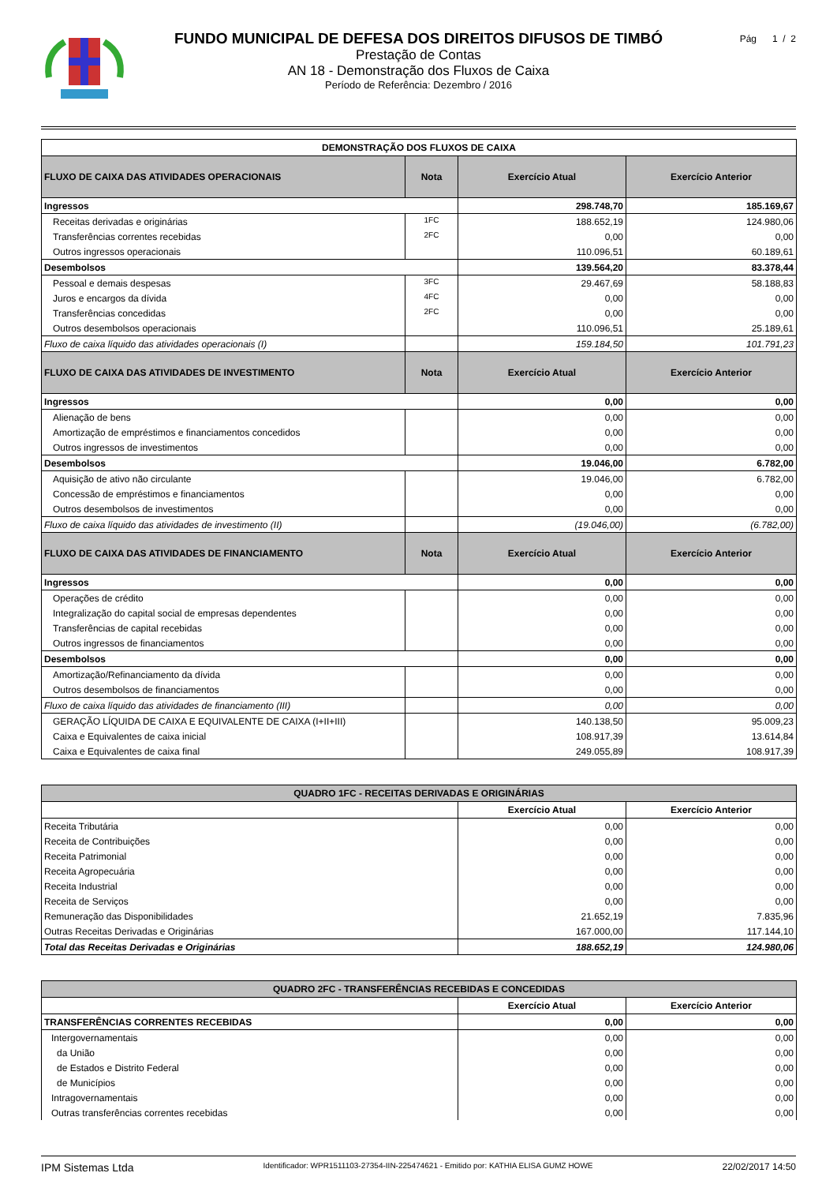FUNDO MUNICIPAL DE DEFESA DOS DIREITOS DIFUSOS DE TIMBÓ
Prestação de Contas
AN 18 - Demonstração dos Fluxos de Caixa
Período de Referência: Dezembro / 2016
Pág 1 / 2
| DEMONSTRAÇÃO DOS FLUXOS DE CAIXA | | | |
| --- | --- | --- | --- |
| FLUXO DE CAIXA DAS ATIVIDADES OPERACIONAIS | Nota | Exercício Atual | Exercício Anterior |
| Ingressos | | 298.748,70 | 185.169,67 |
| Receitas derivadas e originárias | 1FC | 188.652,19 | 124.980,06 |
| Transferências correntes recebidas | 2FC | 0,00 | 0,00 |
| Outros ingressos operacionais | | 110.096,51 | 60.189,61 |
| Desembolsos | | 139.564,20 | 83.378,44 |
| Pessoal e demais despesas | 3FC | 29.467,69 | 58.188,83 |
| Juros e encargos da dívida | 4FC | 0,00 | 0,00 |
| Transferências concedidas | 2FC | 0,00 | 0,00 |
| Outros desembolsos operacionais | | 110.096,51 | 25.189,61 |
| Fluxo de caixa líquido das atividades operacionais (I) | | 159.184,50 | 101.791,23 |
| FLUXO DE CAIXA DAS ATIVIDADES DE INVESTIMENTO | Nota | Exercício Atual | Exercício Anterior |
| Ingressos | | 0,00 | 0,00 |
| Alienação de bens | | 0,00 | 0,00 |
| Amortização de empréstimos e financiamentos concedidos | | 0,00 | 0,00 |
| Outros ingressos de investimentos | | 0,00 | 0,00 |
| Desembolsos | | 19.046,00 | 6.782,00 |
| Aquisição de ativo não circulante | | 19.046,00 | 6.782,00 |
| Concessão de empréstimos e financiamentos | | 0,00 | 0,00 |
| Outros desembolsos de investimentos | | 0,00 | 0,00 |
| Fluxo de caixa líquido das atividades de investimento (II) | | (19.046,00) | (6.782,00) |
| FLUXO DE CAIXA DAS ATIVIDADES DE FINANCIAMENTO | Nota | Exercício Atual | Exercício Anterior |
| Ingressos | | 0,00 | 0,00 |
| Operações de crédito | | 0,00 | 0,00 |
| Integralização do capital social de empresas dependentes | | 0,00 | 0,00 |
| Transferências de capital recebidas | | 0,00 | 0,00 |
| Outros ingressos de financiamentos | | 0,00 | 0,00 |
| Desembolsos | | 0,00 | 0,00 |
| Amortização/Refinanciamento da dívida | | 0,00 | 0,00 |
| Outros desembolsos de financiamentos | | 0,00 | 0,00 |
| Fluxo de caixa líquido das atividades de financiamento (III) | | 0,00 | 0,00 |
| GERAÇÃO LÍQUIDA DE CAIXA E EQUIVALENTE DE CAIXA (I+II+III) | | 140.138,50 | 95.009,23 |
| Caixa e Equivalentes de caixa inicial | | 108.917,39 | 13.614,84 |
| Caixa e Equivalentes de caixa final | | 249.055,89 | 108.917,39 |
| QUADRO 1FC - RECEITAS DERIVADAS E ORIGINÁRIAS | | |
| --- | --- | --- |
| | Exercício Atual | Exercício Anterior |
| Receita Tributária | 0,00 | 0,00 |
| Receita de Contribuições | 0,00 | 0,00 |
| Receita Patrimonial | 0,00 | 0,00 |
| Receita Agropecuária | 0,00 | 0,00 |
| Receita Industrial | 0,00 | 0,00 |
| Receita de Serviços | 0,00 | 0,00 |
| Remuneração das Disponibilidades | 21.652,19 | 7.835,96 |
| Outras Receitas Derivadas e Originárias | 167.000,00 | 117.144,10 |
| Total das Receitas Derivadas e Originárias | 188.652,19 | 124.980,06 |
| QUADRO 2FC - TRANSFERÊNCIAS RECEBIDAS E CONCEDIDAS | | |
| --- | --- | --- |
| | Exercício Atual | Exercício Anterior |
| TRANSFERÊNCIAS CORRENTES RECEBIDAS | 0,00 | 0,00 |
| Intergovernamentais | 0,00 | 0,00 |
| da União | 0,00 | 0,00 |
| de Estados e Distrito Federal | 0,00 | 0,00 |
| de Municípios | 0,00 | 0,00 |
| Intragovernamentais | 0,00 | 0,00 |
| Outras transferências correntes recebidas | 0,00 | 0,00 |
IPM Sistemas Ltda Identificador: WPR1511103-27354-IIN-225474621 - Emitido por: KATHIA ELISA GUMZ HOWE 22/02/2017 14:50